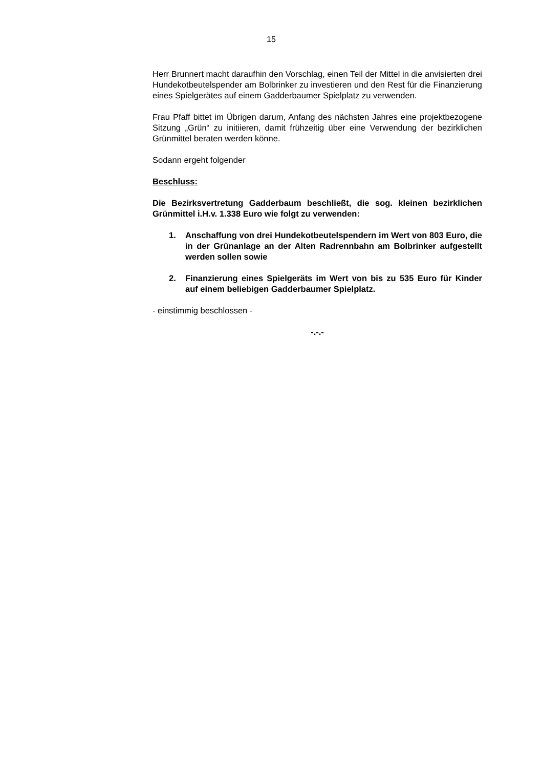15
Herr Brunnert macht daraufhin den Vorschlag, einen Teil der Mittel in die anvisierten drei Hundekotbeutelspender am Bolbrinker zu investieren und den Rest für die Finanzierung eines Spielgerätes auf einem Gadderbaumer Spielplatz zu verwenden.
Frau Pfaff bittet im Übrigen darum, Anfang des nächsten Jahres eine projektbezogene Sitzung „Grün“ zu initiieren, damit frühzeitig über eine Verwendung der bezirklichen Grünmittel beraten werden könne.
Sodann ergeht folgender
Beschluss:
Die Bezirksvertretung Gadderbaum beschließt, die sog. kleinen bezirklichen Grünmittel i.H.v. 1.338 Euro wie folgt zu verwenden:
1. Anschaffung von drei Hundekotbeutelspendern im Wert von 803 Euro, die in der Grünanlage an der Alten Radrennbahn am Bolbrinker aufgestellt werden sollen sowie
2. Finanzierung eines Spielgeräts im Wert von bis zu 535 Euro für Kinder auf einem beliebigen Gadderbaumer Spielplatz.
- einstimmig beschlossen -
-.-.-